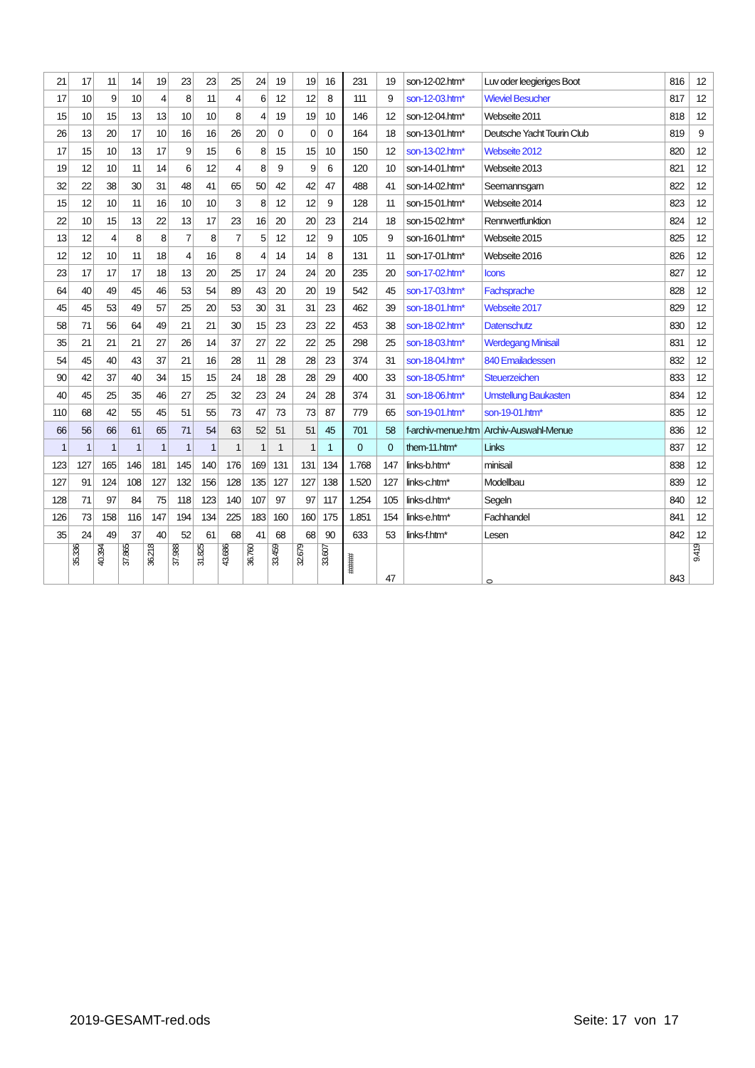| 21 | 17 | 11 | 14 | 19 | 23 | 23 | 25 | 24 | 19 | 19 | 16 | 231 | 19 | son-12-02.htm* | Luv oder leegieriges Boot | 816 | 12 |
| 17 | 10 | 9 | 10 | 4 | 8 | 11 | 4 | 6 | 12 | 12 | 8 | 111 | 9 | son-12-03.htm* | Wieviel Besucher | 817 | 12 |
| 15 | 10 | 15 | 13 | 13 | 10 | 10 | 8 | 4 | 19 | 19 | 10 | 146 | 12 | son-12-04.htm* | Webseite 2011 | 818 | 12 |
| 26 | 13 | 20 | 17 | 10 | 16 | 16 | 26 | 20 | 0 | 0 | 0 | 164 | 18 | son-13-01.htm* | Deutsche Yacht Tourin Club | 819 | 9 |
| 17 | 15 | 10 | 13 | 17 | 9 | 15 | 6 | 8 | 15 | 15 | 10 | 150 | 12 | son-13-02.htm* | Webseite 2012 | 820 | 12 |
| 19 | 12 | 10 | 11 | 14 | 6 | 12 | 4 | 8 | 9 | 9 | 6 | 120 | 10 | son-14-01.htm* | Webseite 2013 | 821 | 12 |
| 32 | 22 | 38 | 30 | 31 | 48 | 41 | 65 | 50 | 42 | 42 | 47 | 488 | 41 | son-14-02.htm* | Seemannsgarn | 822 | 12 |
| 15 | 12 | 10 | 11 | 16 | 10 | 10 | 3 | 8 | 12 | 12 | 9 | 128 | 11 | son-15-01.htm* | Webseite 2014 | 823 | 12 |
| 22 | 10 | 15 | 13 | 22 | 13 | 17 | 23 | 16 | 20 | 20 | 23 | 214 | 18 | son-15-02.htm* | Rennwertfunktion | 824 | 12 |
| 13 | 12 | 4 | 8 | 8 | 7 | 8 | 7 | 5 | 12 | 12 | 9 | 105 | 9 | son-16-01.htm* | Webseite 2015 | 825 | 12 |
| 12 | 12 | 10 | 11 | 18 | 4 | 16 | 8 | 4 | 14 | 14 | 8 | 131 | 11 | son-17-01.htm* | Webseite 2016 | 826 | 12 |
| 23 | 17 | 17 | 17 | 18 | 13 | 20 | 25 | 17 | 24 | 24 | 20 | 235 | 20 | son-17-02.htm* | Icons | 827 | 12 |
| 64 | 40 | 49 | 45 | 46 | 53 | 54 | 89 | 43 | 20 | 20 | 19 | 542 | 45 | son-17-03.htm* | Fachsprache | 828 | 12 |
| 45 | 45 | 53 | 49 | 57 | 25 | 20 | 53 | 30 | 31 | 31 | 23 | 462 | 39 | son-18-01.htm* | Webseite 2017 | 829 | 12 |
| 58 | 71 | 56 | 64 | 49 | 21 | 21 | 30 | 15 | 23 | 23 | 22 | 453 | 38 | son-18-02.htm* | Datenschutz | 830 | 12 |
| 35 | 21 | 21 | 21 | 27 | 26 | 14 | 37 | 27 | 22 | 22 | 25 | 298 | 25 | son-18-03.htm* | Werdegang Minisail | 831 | 12 |
| 54 | 45 | 40 | 43 | 37 | 21 | 16 | 28 | 11 | 28 | 28 | 23 | 374 | 31 | son-18-04.htm* | 840 Emailadessen | 832 | 12 |
| 90 | 42 | 37 | 40 | 34 | 15 | 15 | 24 | 18 | 28 | 28 | 29 | 400 | 33 | son-18-05.htm* | Steuerzeichen | 833 | 12 |
| 40 | 45 | 25 | 35 | 46 | 27 | 25 | 32 | 23 | 24 | 24 | 28 | 374 | 31 | son-18-06.htm* | Umstellung Baukasten | 834 | 12 |
| 110 | 68 | 42 | 55 | 45 | 51 | 55 | 73 | 47 | 73 | 73 | 87 | 779 | 65 | son-19-01.htm* | son-19-01.htm* | 835 | 12 |
| 66 | 56 | 66 | 61 | 65 | 71 | 54 | 63 | 52 | 51 | 51 | 45 | 701 | 58 | f-archiv-menue.htm | Archiv-Auswahl-Menue | 836 | 12 |
| 1 | 1 | 1 | 1 | 1 | 1 | 1 | 1 | 1 | 1 | 1 | 1 | 0 | 0 | them-11.htm* | Links | 837 | 12 |
| 123 | 127 | 165 | 146 | 181 | 145 | 140 | 176 | 169 | 131 | 131 | 134 | 1.768 | 147 | links-b.htm* | minisail | 838 | 12 |
| 127 | 91 | 124 | 108 | 127 | 132 | 156 | 128 | 135 | 127 | 127 | 138 | 1.520 | 127 | links-c.htm* | Modellbau | 839 | 12 |
| 128 | 71 | 97 | 84 | 75 | 118 | 123 | 140 | 107 | 97 | 97 | 117 | 1.254 | 105 | links-d.htm* | Segeln | 840 | 12 |
| 126 | 73 | 158 | 116 | 147 | 194 | 134 | 225 | 183 | 160 | 160 | 175 | 1.851 | 154 | links-e.htm* | Fachhandel | 841 | 12 |
| 35 | 24 | 49 | 37 | 40 | 52 | 61 | 68 | 41 | 68 | 68 | 90 | 633 | 53 | links-f.htm* | Lesen | 842 | 12 |
| | 35.336 | 40.394 | 37.865 | 36.218 | 37.988 | 31.825 | 43.686 | 36.760 | 33.459 | 32.679 | 33.607 | ##### | 47 | | 0 | 843 | 9.419 |
2019-GESAMT-red.ods Seite: 17 von 17